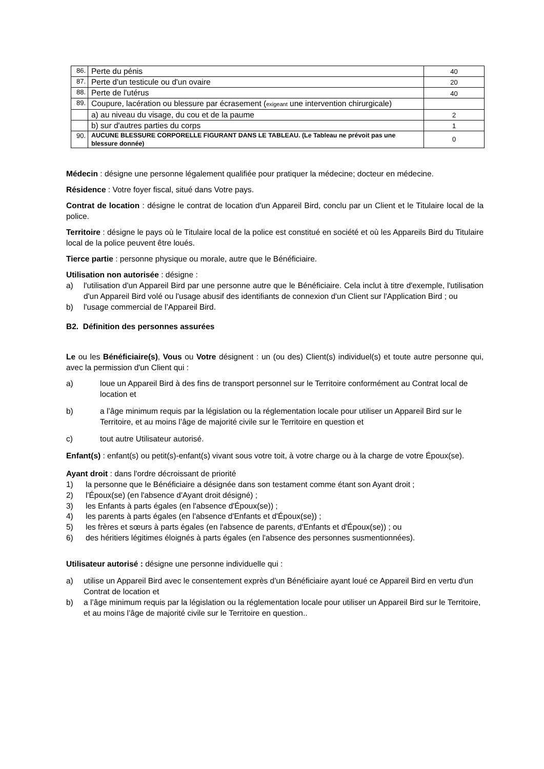| 86. | Perte du pénis | 40 |
| 87. | Perte d'un testicule ou d'un ovaire | 20 |
| 88. | Perte de l'utérus | 40 |
| 89. | Coupure, lacération ou blessure par écrasement ( exigeant une intervention chirurgicale) | |
| | a) au niveau du visage, du cou et de la paume | 2 |
| | b) sur d'autres parties du corps | 1 |
| 90. | AUCUNE BLESSURE CORPORELLE FIGURANT DANS LE TABLEAU. (Le Tableau ne prévoit pas une blessure donnée) | 0 |
Médecin : désigne une personne légalement qualifiée pour pratiquer la médecine; docteur en médecine.
Résidence : Votre foyer fiscal, situé dans Votre pays.
Contrat de location : désigne le contrat de location d'un Appareil Bird, conclu par un Client et le Titulaire local de la police.
Territoire : désigne le pays où le Titulaire local de la police est constitué en société et où les Appareils Bird du Titulaire local de la police peuvent être loués.
Tierce partie : personne physique ou morale, autre que le Bénéficiaire.
Utilisation non autorisée : désigne :
a) l'utilisation d'un Appareil Bird par une personne autre que le Bénéficiaire. Cela inclut à titre d'exemple, l'utilisation d'un Appareil Bird volé ou l'usage abusif des identifiants de connexion d'un Client sur l'Application Bird ; ou
b) l'usage commercial de l’Appareil Bird.
B2. Définition des personnes assurées
Le ou les Bénéficiaire(s), Vous ou Votre désignent : un (ou des) Client(s) individuel(s) et toute autre personne qui, avec la permission d'un Client qui :
a) loue un Appareil Bird à des fins de transport personnel sur le Territoire conformément au Contrat local de location et
b) a l’âge minimum requis par la législation ou la réglementation locale pour utiliser un Appareil Bird sur le Territoire, et au moins l’âge de majorité civile sur le Territoire en question et
c) tout autre Utilisateur autorisé.
Enfant(s) : enfant(s) ou petit(s)-enfant(s) vivant sous votre toit, à votre charge ou à la charge de votre Époux(se).
Ayant droit : dans l'ordre décroissant de priorité
1) la personne que le Bénéficiaire a désignée dans son testament comme étant son Ayant droit ;
2) l'Époux(se) (en l'absence d'Ayant droit désigné) ;
3) les Enfants à parts égales (en l'absence d'Époux(se)) ;
4) les parents à parts égales (en l'absence d'Enfants et d'Époux(se)) ;
5) les frères et sœurs à parts égales (en l'absence de parents, d'Enfants et d'Époux(se)) ; ou
6) des héritiers légitimes éloignés à parts égales (en l'absence des personnes susmentionnées).
Utilisateur autorisé : désigne une personne individuelle qui :
a) utilise un Appareil Bird avec le consentement exprès d'un Bénéficiaire ayant loué ce Appareil Bird en vertu d'un Contrat de location et
b) a l’âge minimum requis par la législation ou la réglementation locale pour utiliser un Appareil Bird sur le Territoire, et au moins l’âge de majorité civile sur le Territoire en question..